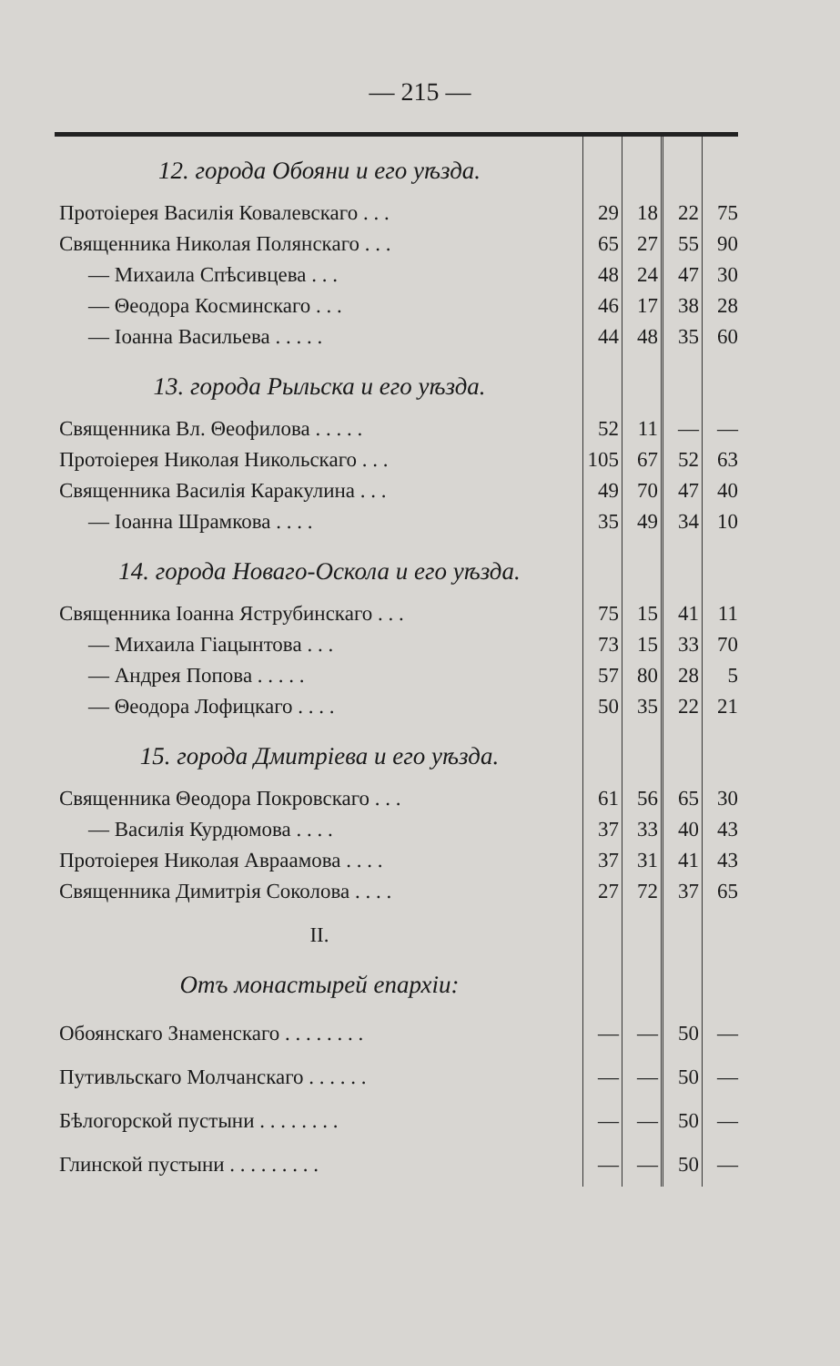— 215 —
| 12. города Обояни и его уѣзда. | | | | |
| Протоіерея Василія Ковалевскаго . . . | 29 | 18 | 22 | 75 |
| Священника Николая Полянскаго . . . | 65 | 27 | 55 | 90 |
| — Михаила Спѣсивцева . . . | 48 | 24 | 47 | 30 |
| — Θеодора Косминскаго . . . | 46 | 17 | 38 | 28 |
| — Іоанна Васильева . . . . . | 44 | 48 | 35 | 60 |
| 13. города Рыльска и его уѣзда. | | | | |
| Священника Вл. Θеофилова . . . . . | 52 | 11 | — | — |
| Протоіерея Николая Никольскаго . . . | 105 | 67 | 52 | 63 |
| Священника Василія Каракулина . . . | 49 | 70 | 47 | 40 |
| — Іоанна Шрамкова . . . . | 35 | 49 | 34 | 10 |
| 14. города Новаго-Оскола и его уѣзда. | | | | |
| Священника Іоанна Яструбинскаго . . . | 75 | 15 | 41 | 11 |
| — Михаила Гіацынтова . . . | 73 | 15 | 33 | 70 |
| — Андрея Попова . . . . . | 57 | 80 | 28 | 5 |
| — Θеодора Лофицкаго . . . . | 50 | 35 | 22 | 21 |
| 15. города Дмитріева и его уѣзда. | | | | |
| Священника Θеодора Покровскаго . . . | 61 | 56 | 65 | 30 |
| — Василія Курдюмова . . . . | 37 | 33 | 40 | 43 |
| Протоіерея Николая Авраамова . . . . | 37 | 31 | 41 | 43 |
| Священника Димитрія Соколова . . . . | 27 | 72 | 37 | 65 |
| II. | | | | |
| Отъ монастырей епархіи: | | | | |
| Обоянскаго Знаменскаго . . . . . . . . | — | — | 50 | — |
| Путивльскаго Молчанскаго . . . . . . | — | — | 50 | — |
| Бѣлогорской пустыни . . . . . . . . | — | — | 50 | — |
| Глинской пустыни . . . . . . . . . | — | — | 50 | — |